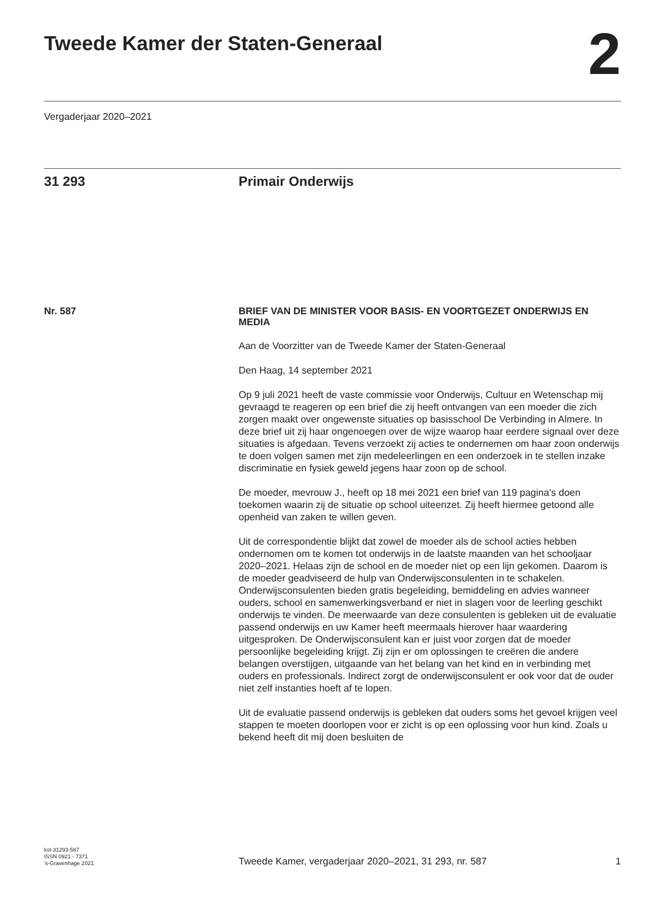Tweede Kamer der Staten-Generaal
2
Vergaderjaar 2020–2021
31 293 Primair Onderwijs
Nr. 587 BRIEF VAN DE MINISTER VOOR BASIS- EN VOORTGEZET ONDERWIJS EN MEDIA
Aan de Voorzitter van de Tweede Kamer der Staten-Generaal
Den Haag, 14 september 2021
Op 9 juli 2021 heeft de vaste commissie voor Onderwijs, Cultuur en Wetenschap mij gevraagd te reageren op een brief die zij heeft ontvangen van een moeder die zich zorgen maakt over ongewenste situaties op basisschool De Verbinding in Almere. In deze brief uit zij haar ongenoegen over de wijze waarop haar eerdere signaal over deze situaties is afgedaan. Tevens verzoekt zij acties te ondernemen om haar zoon onderwijs te doen volgen samen met zijn medeleerlingen en een onderzoek in te stellen inzake discriminatie en fysiek geweld jegens haar zoon op de school.
De moeder, mevrouw J., heeft op 18 mei 2021 een brief van 119 pagina’s doen toekomen waarin zij de situatie op school uiteenzet. Zij heeft hiermee getoond alle openheid van zaken te willen geven.
Uit de correspondentie blijkt dat zowel de moeder als de school acties hebben ondernomen om te komen tot onderwijs in de laatste maanden van het schooljaar 2020–2021. Helaas zijn de school en de moeder niet op een lijn gekomen. Daarom is de moeder geadviseerd de hulp van Onderwijsconsulenten in te schakelen. Onderwijsconsulenten bieden gratis begeleiding, bemiddeling en advies wanneer ouders, school en samenwerkingsverband er niet in slagen voor de leerling geschikt onderwijs te vinden. De meerwaarde van deze consulenten is gebleken uit de evaluatie passend onderwijs en uw Kamer heeft meermaals hierover haar waardering uitgesproken. De Onderwijsconsulent kan er juist voor zorgen dat de moeder persoonlijke begeleiding krijgt. Zij zijn er om oplossingen te creëren die andere belangen overstijgen, uitgaande van het belang van het kind en in verbinding met ouders en professionals. Indirect zorgt de onderwijsconsulent er ook voor dat de ouder niet zelf instanties hoeft af te lopen.
Uit de evaluatie passend onderwijs is gebleken dat ouders soms het gevoel krijgen veel stappen te moeten doorlopen voor er zicht is op een oplossing voor hun kind. Zoals u bekend heeft dit mij doen besluiten de
kst-31293-587
ISSN 0921 - 7371
’s-Gravenhage 2021
Tweede Kamer, vergaderjaar 2020–2021, 31 293, nr. 587
1